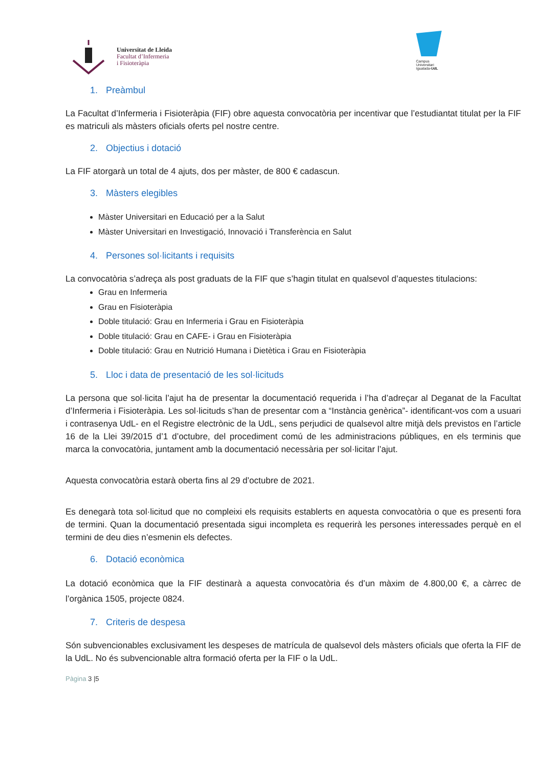Universitat de Lleida
Facultat d’Infermeria
i Fisioteràpia
Campus
Universitari
Igualada-UdL
1. Preàmbul
La Facultat d’Infermeria i Fisioteràpia (FIF) obre aquesta convocatòria per incentivar que l’estudiantat titulat per la FIF es matriculi als màsters oficials oferts pel nostre centre.
2. Objectius i dotació
La FIF atorgarà un total de 4 ajuts, dos per màster, de 800 € cadascun.
3. Màsters elegibles
Màster Universitari en Educació per a la Salut
Màster Universitari en Investigació, Innovació i Transferència en Salut
4. Persones sol·licitants i requisits
La convocatòria s’adreça als post graduats de la FIF que s’hagin titulat en qualsevol d’aquestes titulacions:
Grau en Infermeria
Grau en Fisioteràpia
Doble titulació: Grau en Infermeria i Grau en Fisioteràpia
Doble titulació: Grau en CAFE- i Grau en Fisioteràpia
Doble titulació: Grau en Nutrició Humana i Dietètica i Grau en Fisioteràpia
5. Lloc i data de presentació de les sol·licituds
La persona que sol·licita l’ajut ha de presentar la documentació requerida i l’ha d’adreçar al Deganat de la Facultat d’Infermeria i Fisioteràpia. Les sol·licituds s’han de presentar com a “Instància genèrica”- identificant-vos com a usuari i contrasenya UdL- en el Registre electrònic de la UdL, sens perjudici de qualsevol altre mitjà dels previstos en l’article 16 de la Llei 39/2015 d’1 d’octubre, del procediment comú de les administracions públiques, en els terminis que marca la convocatòria, juntament amb la documentació necessària per sol·licitar l’ajut.
Aquesta convocatòria estarà oberta fins al 29 d’octubre de 2021.
Es denegarà tota sol·licitud que no compleixi els requisits establerts en aquesta convocatòria o que es presenti fora de termini. Quan la documentació presentada sigui incompleta es requerirà les persones interessades perquè en el termini de deu dies n’esmenin els defectes.
6. Dotació econòmica
La dotació econòmica que la FIF destinarà a aquesta convocatòria és d’un màxim de 4.800,00 €, a càrrec de l’orgànica 1505, projecte 0824.
7. Criteris de despesa
Són subvencionables exclusivament les despeses de matrícula de qualsevol dels màsters oficials que oferta la FIF de la UdL. No és subvencionable altra formació oferta per la FIF o la UdL.
Pàgina 3 |5